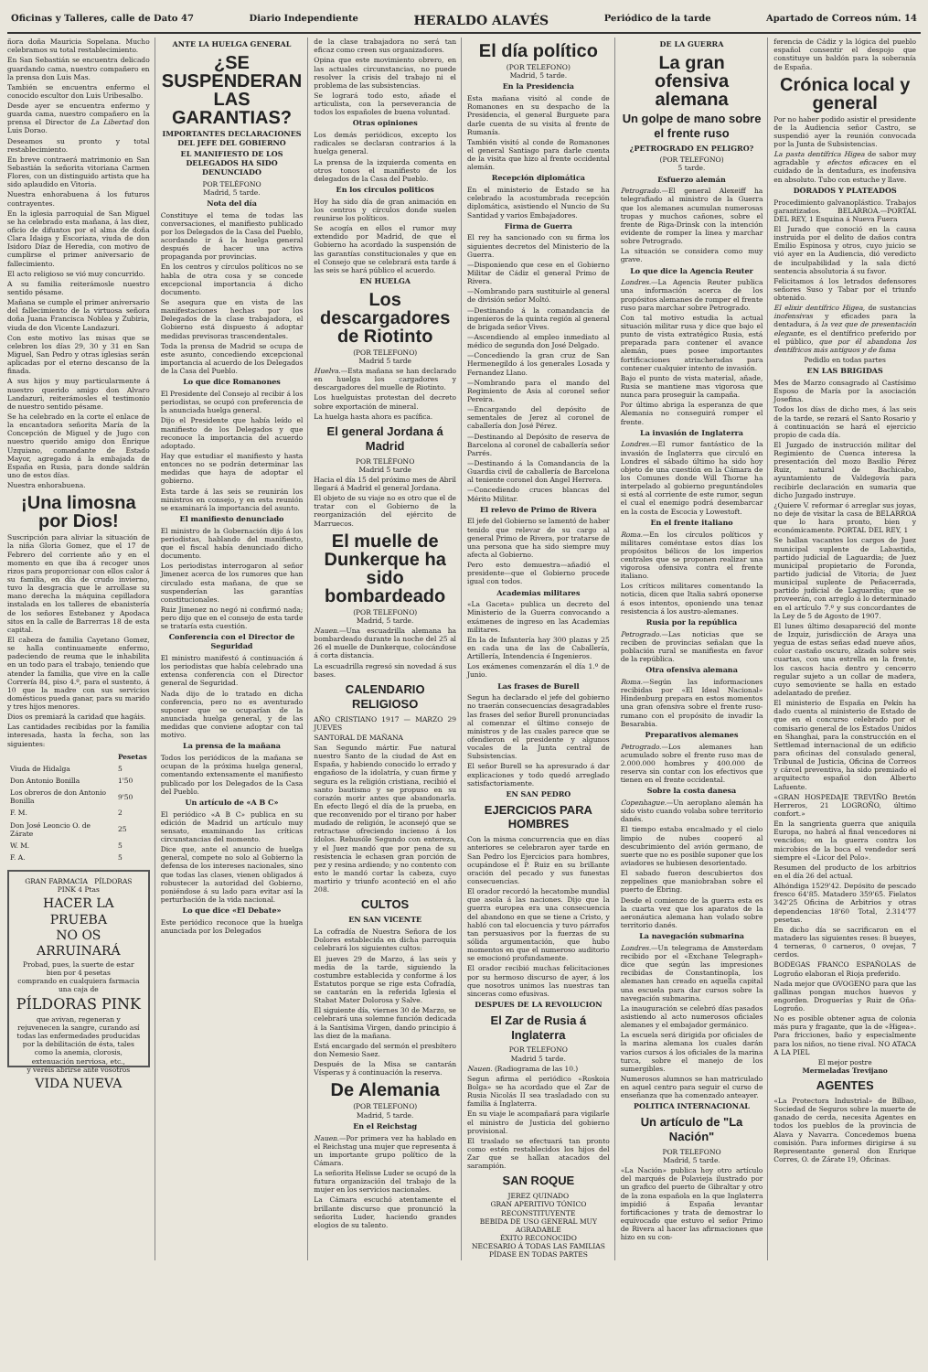Oficinas y Talleres, calle de Dato 47 Diario Independiente HERALDO ALAVÉS Periódico de la tarde Apartado de Correos núm. 14
ñora doña Mauricia Sopelana. Mucho celebramos su total restablecimiento.
En San Sebastián se encuentra delicado guardando cama, nuestro compañero en la prensa don Luis Mas.
También se encuentra enfermo el conocido escultor don Luis Uribesalbo.
Desde ayer se encuentra enfermo y guarda cama, nuestro compañero en la prensa el Director de La Libertad don Luis Dorao.
Deseamos su pronto y total restablecimiento.
En breve contraerá matrimonio en San Sebastián la señorita vitoriana Carmen Flores, con un distinguido artista que ha sido aplaudido en Vitoria.
Nuestra enhorabuena á los futuros contrayentes.
En la iglesia parroquial de San Miguel se ha celebrado esta mañana, á las diez, oficio de difuntos por el alma de doña Clara Idaiga y Escoriaza, viuda de don Isidoro Díaz de Heredia, con motivo de cumplirse el primer aniversario de fallecimiento.
El acto religioso se vió muy concurrido.
A su familia reiterámosle nuestro sentido pésame.
Mañana se cumple el primer aniversario del fallecimiento de la virtuosa señora doña Juana Francisca Noblea y Zubiria, viuda de don Vicente Landazuri.
Con este motivo las misas que se celebren los días 29, 30 y 31 en San Miguel, San Pedro y otras iglesias serán aplicadas por el eterno descanso de la finada.
A sus hijos y muy particularmente á nuestro querido amigo don Alvaro Landazuri, reiterámosles el testimonio de nuestro sentido pésame.
Se ha celebrado en la corte el enlace de la encantadora señorita María de la Concepción de Miguel y de Jugo con nuestro querido amigo don Enrique Uzquiano, comandante de Estado Mayor, agregado á la embajada de España en Rusia, para donde saldrán uno de estos días.
Nuestra enhorabuena.
¡Una limosna por Dios!
Suscripción para aliviar la situación de la niña Gloria Gomez, que el 17 de Febrero del corriente año y en el momento en que iba á recoger unos rizos para proporcionar con ellos calor á su familia, en día de crudo invierno, tuvo la desgracia que le arrollase su mano derecha la máquina cepilladora instalada en los talleres de ebanistería de los señores Estebanez y Apodaca sitos en la calle de Barrerras 18 de esta capital.
El cabeza de familia Cayetano Gomez, se halla continuamente enfermo, padeciendo de reuma que le inhabilita en un todo para el trabajo, teniendo que atender la familia, que vive en la calle Correría 84, piso 4.º, para el sustento, á 10 que la madre con sus servicios domésticos pueda ganar, para su marido y tres hijos menores.
Dios os premiará la caridad que hagáis.
Las cantidades recibidas por la familia interesada, hasta la fecha, son las siguientes:
| | Pesetas |
| --- | --- |
| Viuda de Hidalga | 5 |
| Don Antonio Bonilla | 1'50 |
| Los obreros de don Antonio Bonilla | 9'50 |
| F. M. | 2 |
| Don José Leoncio O. de Zárate | 25 |
| W. M. | 5 |
| F. A. | 5 |
GRAN FARMACIA PÍLDORAS PINK 4 Ptas
HACER LA PRUEBA
NO OS ARRUINARÁ
Probad, pues, la suerte de estar bien por 4 pesetas
comprando en cualquiera farmacia una caja de
PÍLDORAS PINK
que avivan, regeneran y rejuvenecen la sangre, curando así todas las enfermedades producidas por la debilitación de ésta, tales como la anemia, clorosis, extenuación nerviosa, etc.,
y veréis abrirse ante vosotros
VIDA NUEVA
ANTE LA HUELGA GENERAL
¿SE SUSPENDERAN LAS GARANTIAS?
IMPORTANTES DECLARACIONES DEL JEFE DEL GOBIERNO
EL MANIFIESTO DE LOS DELEGADOS HA SIDO DENUNCIADO
POR TELÉFONO
Madrid, 5 tarde.
Nota del día
Constituye el tema de todas las conversaciones, el manifiesto publicado por los Delegados de la Casa del Pueblo, acordando ir á la huelga general después de hacer una activa propaganda por provincias.
En los centros y círculos políticos no se habla de otra cosa y se concede excepcional importancia á dicho documento.
Se asegura que en vista de las manifestaciones hechas por los Delegados de la clase trabajadora, el Gobierno está dispuesto á adoptar medidas previsoras trascendentales.
Toda la prensa de Madrid se ocupa de este asunto, concediendo excepcional importancia al acuerdo de los Delegados de la Casa del Pueblo.
Lo que dice Romanones
El Presidente del Consejo al recibir á los periodistas, se ocupó con preferencia de la anunciada huelga general.
Dijo el Presidente que había leído el manifiesto de los Delegados y que reconoce la importancia del acuerdo adoptado.
Hay que estudiar el manifiesto y hasta entonces no se podrán determinar las medidas que haya de adoptar el gobierno.
Esta tarde á las seis se reunirán los ministros en consejo, y en esta reunión se examinará la importancia del asunto.
El manifiesto denunciado
El ministro de la Gobernación dijo á los periodistas, hablando del manifiesto, que el fiscal había denunciado dicho documento.
Los periodistas interrogaron al señor Jimenez acerca de los rumores que han circulado esta mañana, de que se suspenderían las garantías constitucionales.
Ruiz Jimenez no negó ni confirmó nada; pero dijo que en el consejo de esta tarde se trataría esta cuestión.
Conferencia con el Director de Seguridad
El ministro manifestó á continuación á los periodistas que había celebrado una extensa conferencia con el Director general de Seguridad.
Nada dijo de lo tratado en dicha conferencia, pero no es aventurado suponer que se ocuparían de la anunciada huelga general, y de las medidas que conviene adoptar con tal motivo.
La prensa de la mañana
Todos los periódicos de la mañana se ocupan de la próxima huelga general, comentando extensamente el manifiesto publicado por los Delegados de la Casa del Pueblo.
Un artículo de «A B C»
El periódico «A B C» publica en su edición de Madrid un artículo muy sensato, examinando las críticas circunstancias del momento.
Dice que, ante el anuncio de huelga general, compete no solo al Gobierno la defensa de los intereses nacionales, sino que todas las clases, vienen obligados á robustecer la autoridad del Gobierno, poniéndose á su lado para evitar así la perturbación de la vida nacional.
Lo que dice «El Debate»
Este periódico reconoce que la huelga anunciada por los Delegados
de la clase trabajadora no será tan eficaz como creen sus organizadores.
Opina que este movimiento obrero, en las actuales circunstancias, no puede resolver la crisis del trabajo ni el problema de las subsistencias.
Se logrará todo esto, añade el articulista, con la perseverancia de todos los españoles de buena voluntad.
Otras opiniones
Los demás periódicos, excepto los radicales se declaran contrarios á la huelga general.
La prensa de la izquierda comenta en otros tonos el manifiesto de los delegados de la Casa del Pueblo.
En los circulos politicos
Hoy ha sido día de gran animación en los centros y círculos donde suelen reunirse los políticos.
Se acogía en ellos el rumor muy extendido por Madrid, de que el Gobierno ha acordado la suspensión de las garantías constitucionales y que en el Consejo que se celebrará esta tarde á las seis se hará público el acuerdo.
EN HUELGA
Los descargadores de Riotinto
(POR TELEFONO)
Madrid 5 tarde
Huelva.—Esta mañana se han declarado en huelga los cargadores y descargadores del muelle de Riotinto.
Los huelguistas protestan del decreto sobre exportación de mineral.
La huelga hasta ahora es pacífica.
El general Jordana á Madrid
POR TELÉFONO
Madrid 5 tarde
Hacia el día 15 del próximo mes de Abril llegará á Madrid el general Jordana.
El objeto de su viaje no es otro que el de tratar con el Gobierno de la reorganización del ejército de Marruecos.
El muelle de Dunkerque ha sido bombardeado
(POR TELEFONO)
Madrid, 5 tarde.
Nauen.—Una escuadrilla alemana ha bombardeado durante la noche del 25 al 26 el muelle de Dunkerque, colocándose á corta distancia.
La escuadrilla regresó sin novedad á sus bases.
CALENDARIO RELIGIOSO
AÑO CRISTIANO 1917 — MARZO 29 JUEVES
SANTORAL DE MAÑANA
San Segundo mártir. Fue natural nuestro Santo de la ciudad de Ast en España, y habiendo conocido lo errado y engañoso de la idolatría, y cuan firme y segura es la religión cristiana, recibió el santo bautismo y se propuso en su corazón morir antes que abandonarla. En efecto llegó el día de la prueba, en que reconvenido por el tirano por haber mudado de religión, le aconsejó que se retractase ofreciendo incienso á los ídolos. Rehusóle Segundo con entereza, y el Juez mandó que por pena de su resistencia le echasen gran porción de pez y resina ardiendo; y no contento con esto le mandó cortar la cabeza, cuyo martirio y triunfo aconteció en el año 208.
CULTOS
EN SAN VICENTE
La cofradía de Nuestra Señora de los Dolores establecida en dicha parroquia celebrará los siguientes cultos:
El jueves 29 de Marzo, á las seis y media de la tarde, siguiendo la costumbre establecida y conforme á los Estatutos porque se rige esta Cofradía, se cantarán en la referida Iglesia el Stabat Mater Dolorosa y Salve.
El siguiente día, viernes 30 de Marzo, se celebrará una solemne función dedicada á la Santísima Virgen, dando principio á las diez de la mañana.
Está encargado del sermón el presbítero don Nemesio Saez.
Después de la Misa se cantarán Vísperas y á continuación la reserva.
De Alemania
(POR TELEFONO)
Madrid, 5 tarde.
En el Reichstag
Nauen.—Por primera vez ha hablado en el Reichstag una mujer que representa á un importante grupo político de la Cámara.
La señorita Helisse Luder se ocupó de la futura organización del trabajo de la mujer en los servicios nacionales.
La Cámara escuchó atentamente el brillante discurso que pronunció la señorita Luder, haciendo grandes elogios de su talento.
El día político
(POR TELEFONO)
Madrid, 5 tarde.
En la Presidencia
Esta mañana visitó al conde de Romanones en su despacho de la Presidencia, el general Burguete para darle cuenta de su visita al frente de Rumanía.
También visitó al conde de Romanones el general Santiago para darle cuenta de la visita que hizo al frente occidental alemán.
Recepción diplomática
En el ministerio de Estado se ha celebrado la acostumbrada recepción diplomática, asistiendo el Nuncio de Su Santidad y varios Embajadores.
Firma de Guerra
El rey ha sancionado con su firma los siguientes decretos del Ministerio de la Guerra.
—Disponiendo que cese en el Gobierno Militar de Cádiz el general Primo de Rivera.
—Nombrando para sustituirle al general de división señor Moltó.
—Destinando á la comandancia de ingenieros de la quinta región al general de brigada señor Vives.
—Ascendiendo al empleo inmediato al médico de segunda don José Delgado.
—Concediendo la gran cruz de San Hermenegildo á los generales Losada y Fernandez Llano.
—Nombrando para el mando del Regimiento de Asia al coronel señor Pereira.
—Encargando del depósito de sementales de Jerez al coronel de caballería don José Pérez.
—Destinando al Depósito de reserva de Barcelona al coronel de caballería señor Parrés.
—Destinando á la Comandancia de la Guardia civil de caballería de Barcelona al teniente coronel don Angel Herrera.
—Concediendo cruces blancas del Mérito Militar.
El relevo de Primo de Rivera
El jefe del Gobierno se lamentó de haber tenido que relevar de su cargo al general Primo de Rivera, por tratarse de una persona que ha sido siempre muy afecta al Gobierno.
Pero esto demuestra—añadió el presidente—que el Gobierno procede igual con todos.
Academias militares
«La Gaceta» publica un decreto del Ministerio de la Guerra convocando a exámenes de ingreso en las Academias militares.
En la de Infantería hay 300 plazas y 25 en cada una de las de Caballería, Artillería, Intendencia é Ingenieros.
Los exámenes comenzarán el día 1.º de Junio.
Las frases de Burell
Segun ha declarado el jefe del gobierno no traerán consecuencias desagradables las frases del señor Burell pronunciadas al comenzar el último consejo de ministros y de las cuales parece que se ofendieron el presidente y algunos vocales de la Junta central de Subsistencias.
El señor Burell se ha apresurado á dar explicaciones y todo quedó arreglado satisfactoriamente.
EN SAN PEDRO
EJERCICIOS PARA HOMBRES
Con la misma concurrencia que en días anteriores se celebraron ayer tarde en San Pedro los Ejercicios para hombres, ocupándose el P. Ruiz en su brillante oración del pecado y sus funestas consecuencias.
El orador recordó la hecatombe mundial que asola á las naciones. Dijo que la guerra europea era una consecuencia del abandono en que se tiene a Cristo, y habló con tal elocuencia y tuvo párrafos tan persuasivos por la fuerzas de su sólida argumentación, que hubo momentos en que el numeroso auditorio se emocionó profundamente.
El orador recibió muchas felicitaciones por su hermoso discurso de ayer, á los que nosotros unimos las nuestras tan sinceras como efusivas.
DESPUES DE LA REVOLUCION
El Zar de Rusia á Inglaterra
POR TELEFONO
Madrid 5 tarde.
Nauen. (Radiograma de las 10.)
Segun afirma el periódico «Roskoia Bolga» se ha acordado que el Zar de Rusia Nicolás II sea trasladado con su familia á Inglaterra.
En su viaje le acompañará para vigilarle el ministro de Justicia del gobierno provisional.
El traslado se efectuará tan pronto como estén restablecidos los hijos del Zar que se hallan atacados del sarampión.
SAN ROQUE
JEREZ QUINADO
GRAN APERITIVO TÓNICO RECONSTITUYENTE
BEBIDA DE USO GENERAL MUY AGRADABLE
ÉXITO RECONOCIDO
NECESARIO Á TODAS LAS FAMILIAS
PÍDASE EN TODAS PARTES
DE LA GUERRA
La gran ofensiva alemana
Un golpe de mano sobre el frente ruso
¿PETROGRADO EN PELIGRO?
(POR TELEFONO)
5 tarde.
Esfuerzo alemán
Petrogrado.—El general Alexeiff ha telegrafiado al ministro de la Guerra que los alemanes acumulan numerosas tropas y muchos cañones, sobre el frente de Riga-Drinsk con la intención evidente de romper la linea y marchar sobre Petrogrado.
La situación se considera como muy grave.
Lo que dice la Agencia Reuter
Londres.—La Agencia Reuter publica una información acerca de los propósitos alemanes de romper el frente ruso para marchar sobre Petrogrado.
Con tal motivo estudia la actual situación militar rusa y dice que bajo el punto de vista extratégico Rusia, está preparada para contener el avance alemán, pues posee importantes fortificaciones atrincheradas para contener cualquier intento de invasión.
Bajo el punto de vista material, añade, Rusia se mantiene mas vigorosa que nunca para proseguir la campaña.
Por último abriga la esperanza de que Alemania no conseguirá romper el frente.
La invasión de Inglaterra
Londres.—El rumor fantástico de la invasión de Inglaterra que circuló en Londres el sábado último ha sido hoy objeto de una cuestión en la Cámara de los Comunes donde Will Thorne ha interpelado al gobierno preguntándoles si está al corriente de este rumor, segun el cual el enemigo podrá desembarcar en la costa de Escocia y Lowestoft.
En el frente italiano
Roma.—En los círculos políticos y militares coméntase estos días los propósitos bélicos de los imperios centrales que se proponen realizar una vigorosa ofensiva contra el frente italiano.
Los críticos militares comentando la noticia, dicen que Italia sabrá oponerse á esos intentos, oponiendo una tenaz resistencia á los austro-alemanes.
Rusia por la república
Petrogrado.—Las noticias que se reciben de provincias señalan que la población rural se manifiesta en favor de la república.
Otra ofensiva alemana
Roma.—Según las informaciones recibidas por «El Ideal Nacional» Hindenburg prepara en estos momentos una gran ofensiva sobre el frente ruso-rumano con el propósito de invadir la Besarabia.
Preparativos alemanes
Petrogrado.—Los alemanes han acumulado sobre el frente ruso mas de 2.000.000 hombres y 400.000 de reserva sin contar con los efectivos que tienen en el frente occidental.
Sobre la costa danesa
Copenhague.—Un aeroplano alemán ha sido visto cuando volaba sobre territorio danés.
El tiempo estaba encalmado y el cielo limpio de nubes cooperó al descubrimiento del avión germano, de suerte que no es posible suponer que los aviadores se hubiesen desorientado.
El sabado fueron descubiertos dos zeppelines que maniobraban sobre el puerto de Ebring.
Desde el comienzo de la guerra esta es la cuarta vez que los aparatos de la aeronáutica alemana han volado sobre territorio danés.
La navegación submarina
Londres.—Un telegrama de Amsterdam recibido por el «Exchane Telegraph» dice que según las impresiones recibidas de Constantinopla, los alemanes han creado en aquella capital una escuela para dar cursos sobre la navegación submarina.
La inauguración se celebró días pasados asistiendo al acto numerosos oficiales alemanes y el embajador germánico.
La escuela será dirigida por oficiales de la marina alemana los cuales darán varios cursos á los oficiales de la marina turca, sobre el manejo de los sumergibles.
Numerosos alumnos se han matriculado en aquel centro para seguir el curso de enseñanza que ha comenzado anteayer.
POLITICA INTERNACIONAL
Un artículo de "La Nación"
POR TELEFONO
Madrid, 5 tarde.
«La Nación» publica hoy otro artículo del marqués de Polavieja ilustrado por un grafico del puerto de Gibraltar y otro de la zona española en la que Inglaterra impidió á España levantar fortificaciones y trata de demostrar lo equivocado que estuvo el señor Primo de Rivera al hacer las afirmaciones que hizo en su con-
ferencia de Cádiz y la lógica del pueblo español consentir el despojo que constituye un baldón para la soberanía de España.
Crónica local y general
Por no haber podido asistir el presidente de la Audiencia señor Castro, se suspendió ayer la reunión convocada por la Junta de Subsistencias.
La pasta dentífrica Higea de sabor muy agradable y efectos eficaces en el cuidado de la dentadura, es inofensiva en absoluto. Tubo con estuche y llave.
DORADOS Y PLATEADOS
Procedimiento galvanoplástico. Trabajos garantizados. BELARROA.—PORTAL DEL REY, 1 Esquina á Nueva Fuera
El Jurado que conoció en la causa instruida por el delito de daños contra Emilio Espinosa y otros, cuyo juicio se vió ayer en la Audiencia, dió veredicto de inculpabilidad y la sala dictó sentencia absolutoria á su favor.
Felicitamos á los letrados defensores señores Suso y Tabar por el triunfo obtenido.
El elixir dentífrico Higea, de sustancias inofensivas y eficades para la dentadura, á la vez que de presentación elegante, es el dentífrico preferido por el público, que por él abandona los dentífricos más antiguos y de fama
Pedidlo en todas partes
EN LAS BRIGIDAS
Mes de Marzo consagrado al Castísimo Esposo de María por la asociación Josefina.
Todos los días de dicho mes, á las seis de la tarde, se rezará el Santo Rosario y á continuación se hará el ejercicio propio de cada día.
El Juzgado de instrucción militar del Regimiento de Cuenca interesa la presentación del mozo Basilio Pérez Ruiz, natural de Bachicabo, ayuntamiento de Valdegovía para recibirle declaración en sumaria que dicho Juzgado instruye.
¿Quiere V. reformar ó arreglar sus joyas, no deje de visitar la casa de BELARROA que lo hara pronto, bien y económicamente. PORTAL DEL REY, 1
Se hallan vacantes los cargos de Juez municipal suplente de Labastida, partido judicial de Laguardia; de Juez municipal propietario de Foronda, partido judicial de Vitoria; de Juez municipal suplente de Peñacerrada, partido judicial de Laguardia; que se proveerán, con arreglo á lo determinado en el artículo 7.º y sus concordantes de la Ley de 5 de Agosto de 1907.
El lunes último desapareció del monte de Izquiz, jurisdicción de Araya una yegua de estas señas edad nueve años, color castaño oscuro, alzada sobre seis cuartas, con una estrella en la frente, los cascos hacia dentro y cencerro regular sujeto a un collar de madera, cuyo semoviente se halla en estado adelantado de preñez.
El ministerio de España en Pekín ha dado cuenta al ministerio de Estado de que en el concurso celebrado por el comisario general de los Estados Unidos en Shanghai, para la construcción en el Settlemad internacional de un edificio para oficinas del consulado general, Tribunal de Justicia, Oficina de Correos y cárcel preventiva, ha sido premiado el arquitecto español don Alberto Lafuente.
«GRAN HOSPEDAJE TREVIÑO Bretón Herreros, 21 LOGROÑO, último confort.»
En la sangrienta guerra que aniquila Europa, no habrá al final vencedores ni vencidos; en la guerra contra los microbios de la boca el vendedor será siempre el «Licor del Polo».
Resumen del producto de los arbitrios en el día 26 del actual.
Alhóndiga 1529'42. Depósito de pescado fresco 64'85. Matadero 359'65. Fielatos 342'25 Oficina de Arbitrios y otras dependencias 18'60 Total, 2.314'77 pesetas.
En dicho día se sacrificaron en el matadero las siguientes reses: 8 bueyes, 4 terneras, 0 carneros, 0 ovejas, 7 cerdos.
BODEGAS FRANCO ESPAÑOLAS de Logroño elaboran el Rioja preferido.
Nada mejor que OVOGENO para que las gallinas pongan muchos huevos y engorden. Droguerías y Ruiz de Oña-Logroño.
No es posible obtener agua de colonia más pura y fragante, que la de «Higea». Para fricciones, baño y especialmente para los niños, no tiene rival. NO ATACA A LA PIEL
El mejor postre
Mermeladas Trevijano
AGENTES
«La Protectora Industrial» de Bilbao, Sociedad de Seguros sobre la muerte de ganado de cerda, necesita Agentes en todos los pueblos de la provincia de Alava y Navarra. Concedemos buena comisión. Para informes dirigirse á su Representante general don Enrique Corres, O. de Zárate 19, Oficinas.